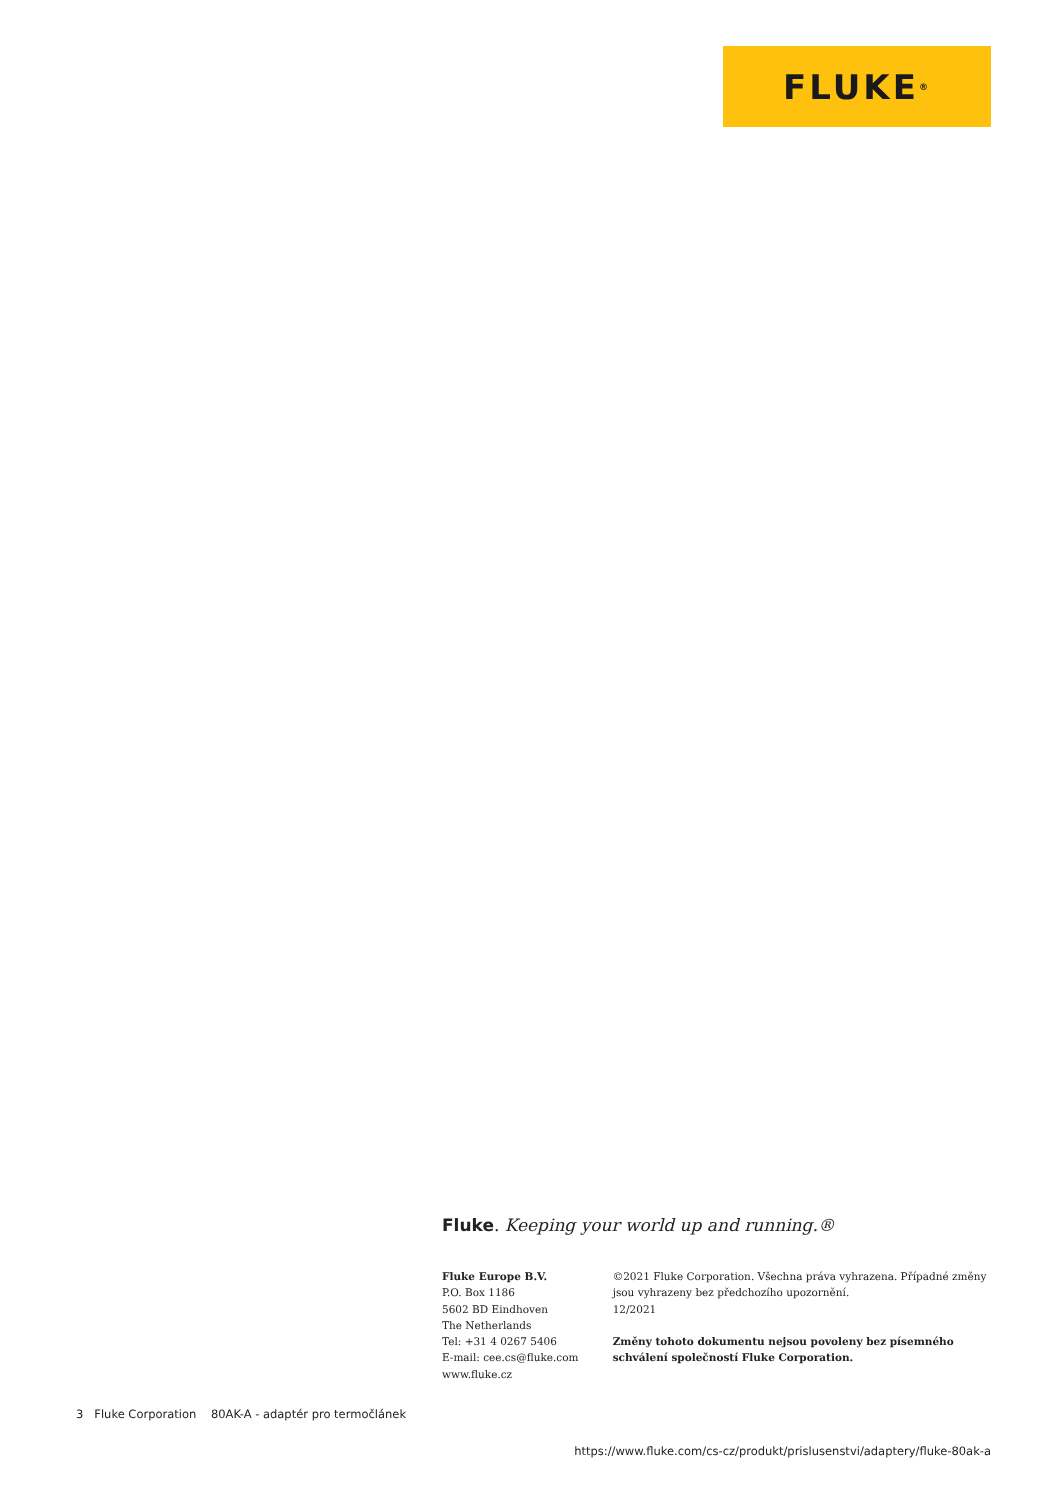FLUKE ®
Fluke. Keeping your world up and running.®
Fluke Europe B.V.
P.O. Box 1186
5602 BD Eindhoven
The Netherlands
Tel: +31 4 0267 5406
E-mail: cee.cs@fluke.com
www.fluke.cz
©2021 Fluke Corporation. Všechna práva vyhrazena. Případné změny jsou vyhrazeny bez předchozího upozornění.
12/2021
Změny tohoto dokumentu nejsou povoleny bez písemného schválení společností Fluke Corporation.
3 Fluke Corporation 80AK-A - adaptér pro termočlánek
https://www.fluke.com/cs-cz/produkt/prislusenstvi/adaptery/fluke-80ak-a